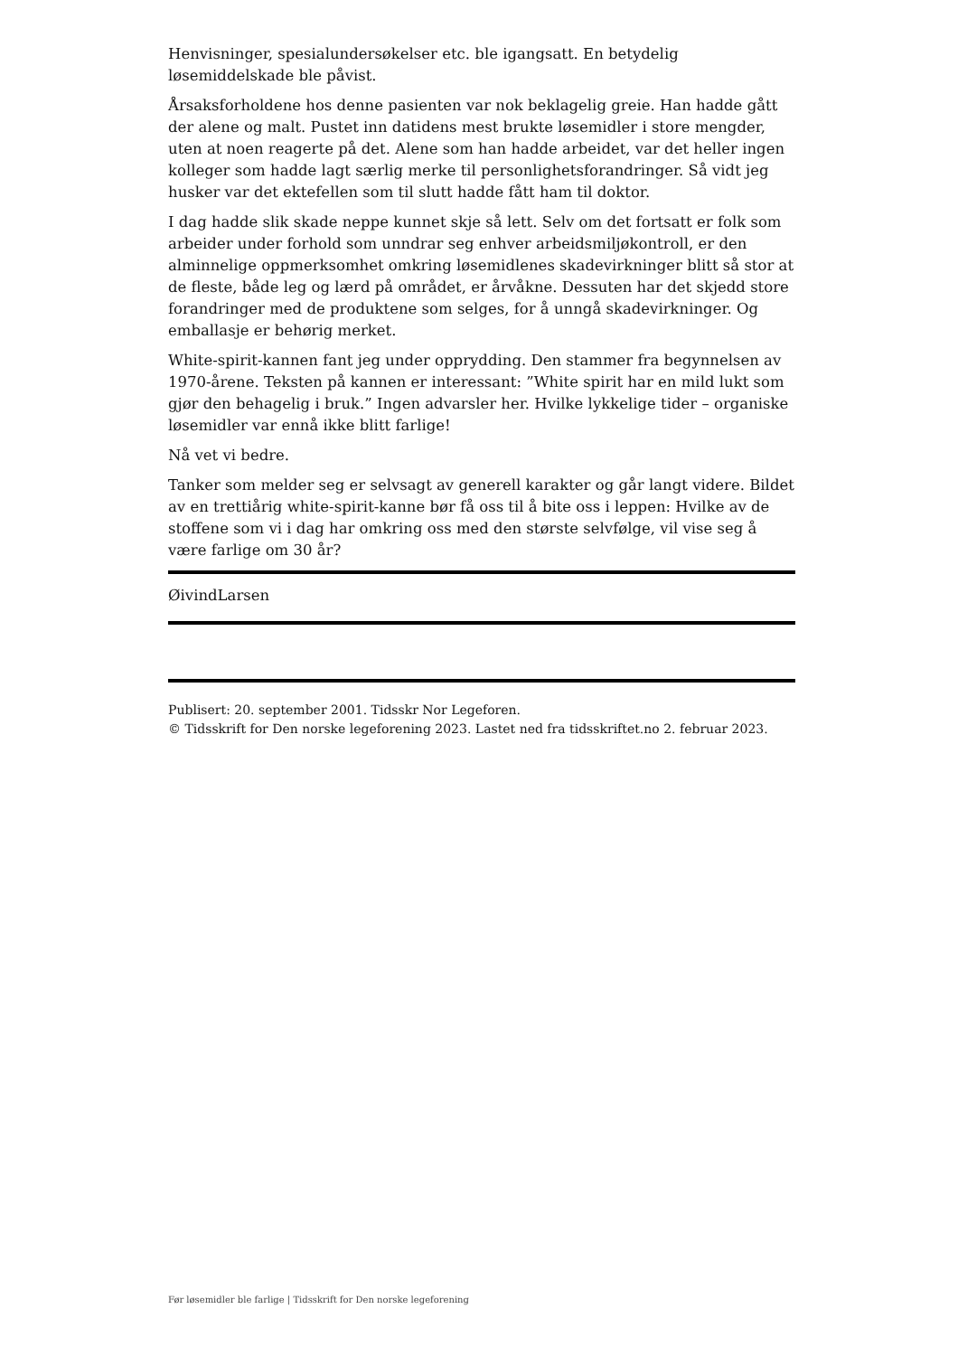Henvisninger, spesialundersøkelser etc. ble igangsatt. En betydelig løsemiddelskade ble påvist.
Årsaksforholdene hos denne pasienten var nok beklagelig greie. Han hadde gått der alene og malt. Pustet inn datidens mest brukte løsemidler i store mengder, uten at noen reagerte på det. Alene som han hadde arbeidet, var det heller ingen kolleger som hadde lagt særlig merke til personlighetsforandringer. Så vidt jeg husker var det ektefellen som til slutt hadde fått ham til doktor.
I dag hadde slik skade neppe kunnet skje så lett. Selv om det fortsatt er folk som arbeider under forhold som unndrar seg enhver arbeidsmiljøkontroll, er den alminnelige oppmerksomhet omkring løsemidlenes skadevirkninger blitt så stor at de fleste, både leg og lærd på området, er årvåkne. Dessuten har det skjedd store forandringer med de produktene som selges, for å unngå skadevirkninger. Og emballasje er behørig merket.
White-spirit-kannen fant jeg under opprydding. Den stammer fra begynnelsen av 1970-årene. Teksten på kannen er interessant: ”White spirit har en mild lukt som gjør den behagelig i bruk.” Ingen advarsler her. Hvilke lykkelige tider – organiske løsemidler var ennå ikke blitt farlige!
Nå vet vi bedre.
Tanker som melder seg er selvsagt av generell karakter og går langt videre. Bildet av en trettiårig white-spirit-kanne bør få oss til å bite oss i leppen: Hvilke av de stoffene som vi i dag har omkring oss med den største selvfølge, vil vise seg å være farlige om 30 år?
ØivindLarsen
Publisert: 20. september 2001. Tidsskr Nor Legeforen.
© Tidsskrift for Den norske legeforening 2023. Lastet ned fra tidsskriftet.no 2. februar 2023.
Før løsemidler ble farlige | Tidsskrift for Den norske legeforening